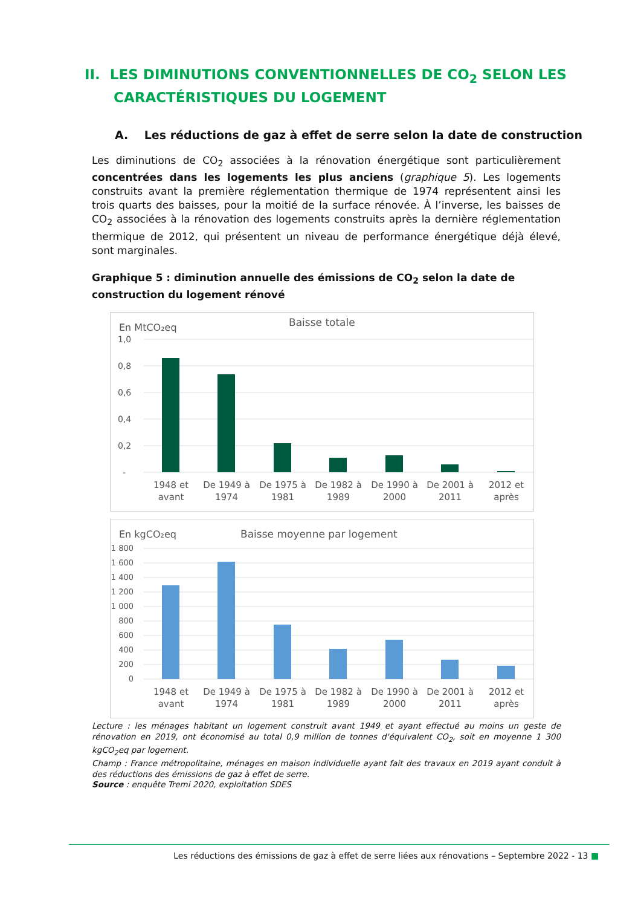II. LES DIMINUTIONS CONVENTIONNELLES DE CO<sub>2</sub> SELON LES
CARACTÉRISTIQUES DU LOGEMENT
A. Les réductions de gaz à effet de serre selon la date de construction
Les diminutions de CO<sub>2</sub> associées à la rénovation énergétique sont particulièrement concentrées dans les logements les plus anciens (graphique 5). Les logements construits avant la première réglementation thermique de 1974 représentent ainsi les trois quarts des baisses, pour la moitié de la surface rénovée. À l’inverse, les baisses de CO<sub>2</sub> associées à la rénovation des logements construits après la dernière réglementation thermique de 2012, qui présentent un niveau de performance énergétique déjà élevé, sont marginales.
Graphique 5 : diminution annuelle des émissions de CO<sub>2</sub> selon la date de construction du logement rénové
En MtCO₂eq
Baisse totale
1,0
0,8
0,6
0,4
0,2
-
1948 et
avant
De 1949 à
1974
De 1975 à
1981
De 1982 à
1989
De 1990 à
2000
De 2001 à
2011
2012 et
après
En kgCO₂eq
Baisse moyenne par logement
1 800
1 600
1 400
1 200
1 000
800
600
400
200
0
1948 et
avant
De 1949 à
1974
De 1975 à
1981
De 1982 à
1989
De 1990 à
2000
De 2001 à
2011
2012 et
après
Lecture : les ménages habitant un logement construit avant 1949 et ayant effectué au moins un geste de rénovation en 2019, ont économisé au total 0,9 million de tonnes d'équivalent CO<sub>2</sub>, soit en moyenne 1 300 kgCO<sub>2</sub>eq par logement.
Champ : France métropolitaine, ménages en maison individuelle ayant fait des travaux en 2019 ayant conduit à des réductions des émissions de gaz à effet de serre.
Source : enquête Tremi 2020, exploitation SDES
Les réductions des émissions de gaz à effet de serre liées aux rénovations – Septembre 2022 - 13 ■